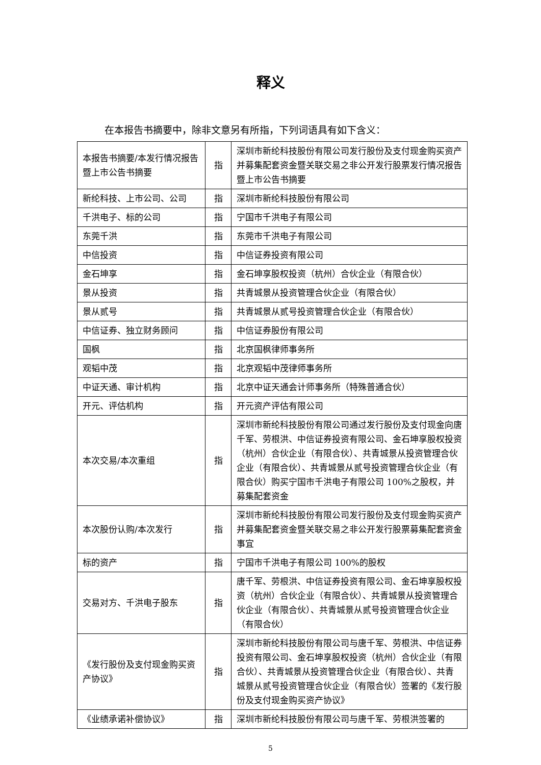释义
在本报告书摘要中，除非文意另有所指，下列词语具有如下含义：
| 本报告书摘要/本发行情况报告暨上市公告书摘要 | 指 | 深圳市新纶科技股份有限公司发行股份及支付现金购买资产并募集配套资金暨关联交易之非公开发行股票发行情况报告暨上市公告书摘要 |
| 新纶科技、上市公司、公司 | 指 | 深圳市新纶科技股份有限公司 |
| 千洪电子、标的公司 | 指 | 宁国市千洪电子有限公司 |
| 东莞千洪 | 指 | 东莞市千洪电子有限公司 |
| 中信投资 | 指 | 中信证券投资有限公司 |
| 金石坤享 | 指 | 金石坤享股权投资（杭州）合伙企业（有限合伙） |
| 景从投资 | 指 | 共青城景从投资管理合伙企业（有限合伙） |
| 景从贰号 | 指 | 共青城景从贰号投资管理合伙企业（有限合伙） |
| 中信证券、独立财务顾问 | 指 | 中信证券股份有限公司 |
| 国枫 | 指 | 北京国枫律师事务所 |
| 观韬中茂 | 指 | 北京观韬中茂律师事务所 |
| 中证天通、审计机构 | 指 | 北京中证天通会计师事务所（特殊普通合伙） |
| 开元、评估机构 | 指 | 开元资产评估有限公司 |
| 本次交易/本次重组 | 指 | 深圳市新纶科技股份有限公司通过发行股份及支付现金向唐千军、劳根洪、中信证券投资有限公司、金石坤享股权投资（杭州）合伙企业（有限合伙）、共青城景从投资管理合伙企业（有限合伙）、共青城景从贰号投资管理合伙企业（有限合伙）购买宁国市千洪电子有限公司 100%之股权，并募集配套资金 |
| 本次股份认购/本次发行 | 指 | 深圳市新纶科技股份有限公司发行股份及支付现金购买资产并募集配套资金暨关联交易之非公开发行股票募集配套资金事宜 |
| 标的资产 | 指 | 宁国市千洪电子有限公司 100%的股权 |
| 交易对方、千洪电子股东 | 指 | 唐千军、劳根洪、中信证券投资有限公司、金石坤享股权投资（杭州）合伙企业（有限合伙）、共青城景从投资管理合伙企业（有限合伙）、共青城景从贰号投资管理合伙企业（有限合伙） |
| 《发行股份及支付现金购买资产协议》 | 指 | 深圳市新纶科技股份有限公司与唐千军、劳根洪、中信证券投资有限公司、金石坤享股权投资（杭州）合伙企业（有限合伙）、共青城景从投资管理合伙企业（有限合伙）、共青城景从贰号投资管理合伙企业（有限合伙）签署的《发行股份及支付现金购买资产协议》 |
| 《业绩承诺补偿协议》 | 指 | 深圳市新纶科技股份有限公司与唐千军、劳根洪签署的 |
5